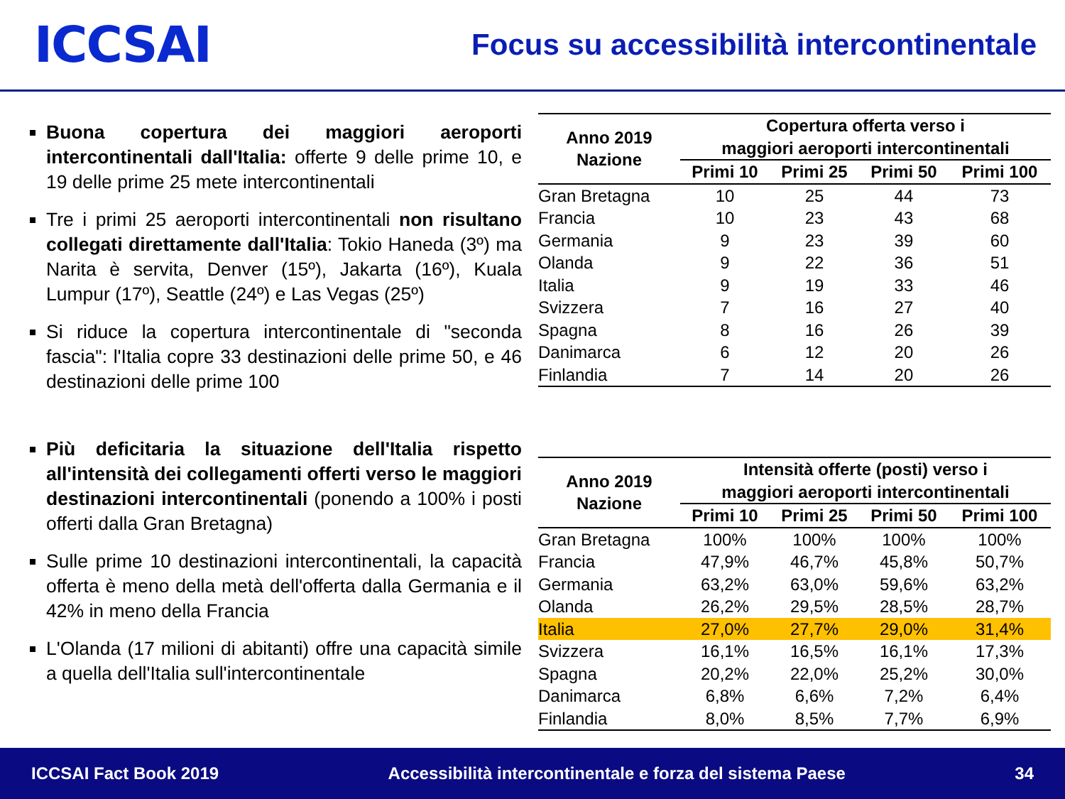ICCSAI
Focus su accessibilità intercontinentale
Buona copertura dei maggiori aeroporti intercontinentali dall'Italia: offerte 9 delle prime 10, e 19 delle prime 25 mete intercontinentali
Tre i primi 25 aeroporti intercontinentali non risultano collegati direttamente dall'Italia: Tokio Haneda (3º) ma Narita è servita, Denver (15º), Jakarta (16º), Kuala Lumpur (17º), Seattle (24º) e Las Vegas (25º)
Si riduce la copertura intercontinentale di "seconda fascia": l'Italia copre 33 destinazioni delle prime 50, e 46 destinazioni delle prime 100
Più deficitaria la situazione dell'Italia rispetto all'intensità dei collegamenti offerti verso le maggiori destinazioni intercontinentali (ponendo a 100% i posti offerti dalla Gran Bretagna)
Sulle prime 10 destinazioni intercontinentali, la capacità offerta è meno della metà dell'offerta dalla Germania e il 42% in meno della Francia
L'Olanda (17 milioni di abitanti) offre una capacità simile a quella dell'Italia sull'intercontinentale
| Anno 2019 Nazione | Copertura offerta verso i maggiori aeroporti intercontinentali | | | |
| --- | --- | --- | --- | --- |
| | Primi 10 | Primi 25 | Primi 50 | Primi 100 |
| Gran Bretagna | 10 | 25 | 44 | 73 |
| Francia | 10 | 23 | 43 | 68 |
| Germania | 9 | 23 | 39 | 60 |
| Olanda | 9 | 22 | 36 | 51 |
| Italia | 9 | 19 | 33 | 46 |
| Svizzera | 7 | 16 | 27 | 40 |
| Spagna | 8 | 16 | 26 | 39 |
| Danimarca | 6 | 12 | 20 | 26 |
| Finlandia | 7 | 14 | 20 | 26 |
| Anno 2019 Nazione | Intensità offerte (posti) verso i maggiori aeroporti intercontinentali | | | |
| --- | --- | --- | --- | --- |
| | Primi 10 | Primi 25 | Primi 50 | Primi 100 |
| Gran Bretagna | 100% | 100% | 100% | 100% |
| Francia | 47,9% | 46,7% | 45,8% | 50,7% |
| Germania | 63,2% | 63,0% | 59,6% | 63,2% |
| Olanda | 26,2% | 29,5% | 28,5% | 28,7% |
| Italia | 27,0% | 27,7% | 29,0% | 31,4% |
| Svizzera | 16,1% | 16,5% | 16,1% | 17,3% |
| Spagna | 20,2% | 22,0% | 25,2% | 30,0% |
| Danimarca | 6,8% | 6,6% | 7,2% | 6,4% |
| Finlandia | 8,0% | 8,5% | 7,7% | 6,9% |
ICCSAI Fact Book 2019 Accessibilità intercontinentale e forza del sistema Paese 34